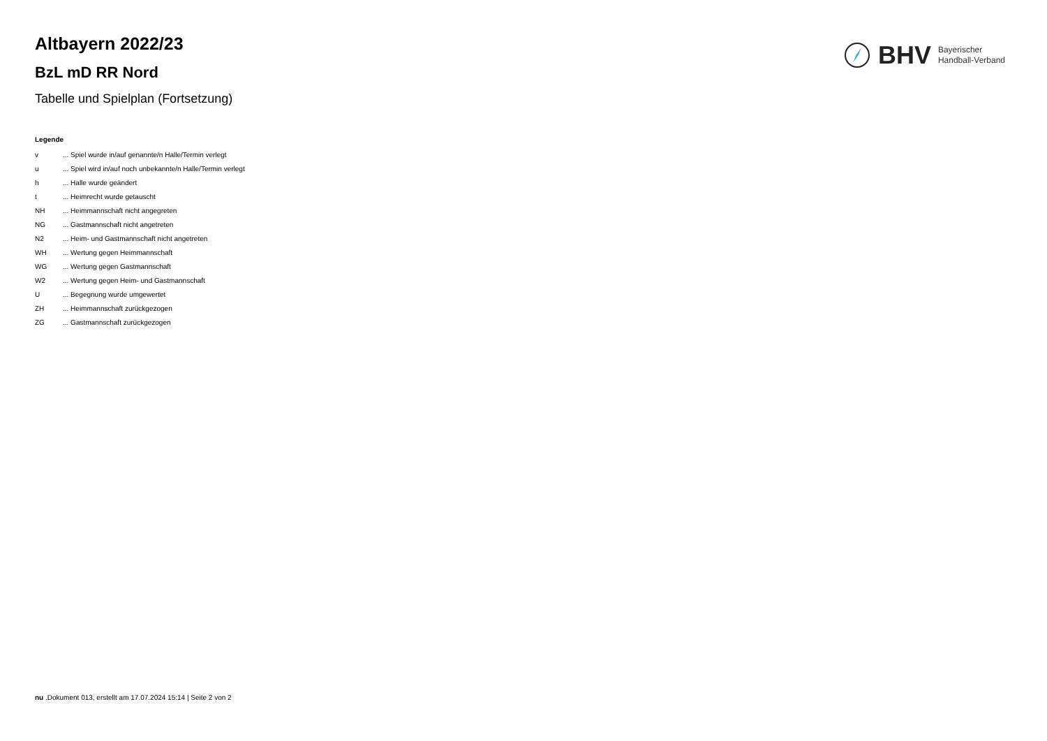BHV Bayerischer
Handball-Verband
Altbayern 2022/23
BzL mD RR Nord
Tabelle und Spielplan (Fortsetzung)
Legende
| v | ... Spiel wurde in/auf genannte/n Halle/Termin verlegt |
| u | ... Spiel wird in/auf noch unbekannte/n Halle/Termin verlegt |
| h | ... Halle wurde geändert |
| t | ... Heimrecht wurde getauscht |
| NH | ... Heimmannschaft nicht angegreten |
| NG | ... Gastmannschaft nicht angetreten |
| N2 | ... Heim- und Gastmannschaft nicht angetreten |
| WH | ... Wertung gegen Heimmannschaft |
| WG | ... Wertung gegen Gastmannschaft |
| W2 | ... Wertung gegen Heim- und Gastmannschaft |
| U | ... Begegnung wurde umgewertet |
| ZH | ... Heimmannschaft zurückgezogen |
| ZG | ... Gastmannschaft zurückgezogen |
nu .Dokument 013, erstellt am 17.07.2024 15:14 | Seite 2 von 2